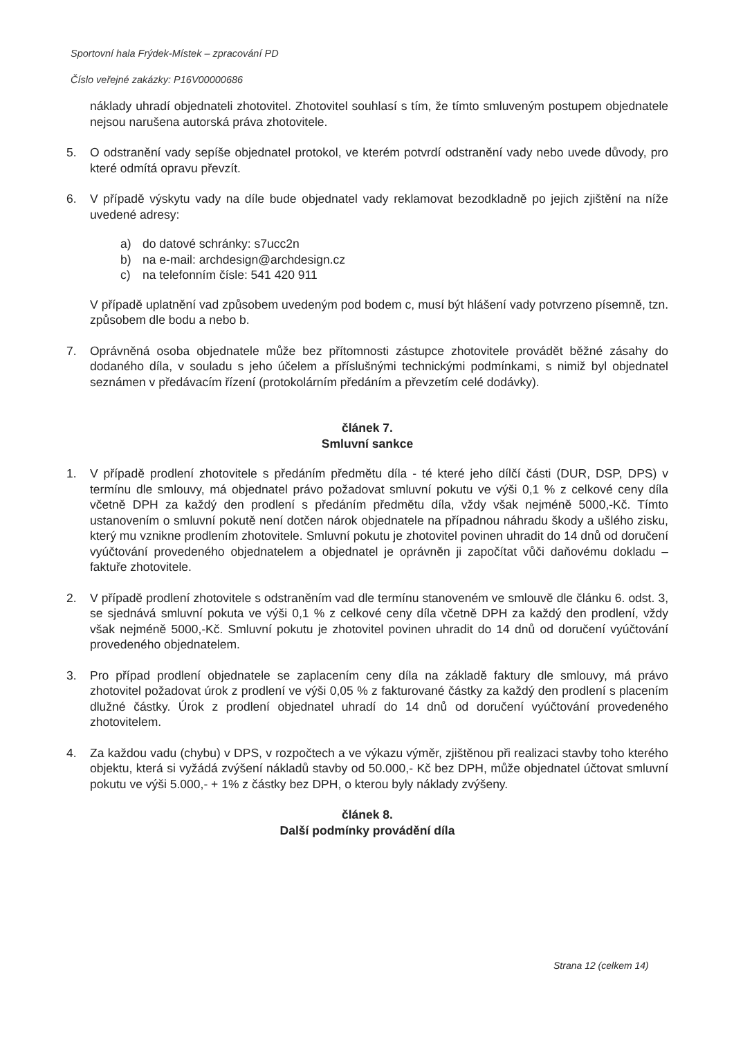Sportovní hala Frýdek-Místek – zpracování PD
Číslo veřejné zakázky: P16V00000686
náklady uhradí objednateli zhotovitel. Zhotovitel souhlasí s tím, že tímto smluveným postupem objednatele nejsou narušena autorská práva zhotovitele.
5. O odstranění vady sepíše objednatel protokol, ve kterém potvrdí odstranění vady nebo uvede důvody, pro které odmítá opravu převzít.
6. V případě výskytu vady na díle bude objednatel vady reklamovat bezodkladně po jejich zjištění na níže uvedené adresy:
a) do datové schránky: s7ucc2n
b) na e-mail: archdesign@archdesign.cz
c) na telefonním čísle: 541 420 911
V případě uplatnění vad způsobem uvedeným pod bodem c, musí být hlášení vady potvrzeno písemně, tzn. způsobem dle bodu a nebo b.
7. Oprávněná osoba objednatele může bez přítomnosti zástupce zhotovitele provádět běžné zásahy do dodaného díla, v souladu s jeho účelem a příslušnými technickými podmínkami, s nimiž byl objednatel seznámen v předávacím řízení (protokolárním předáním a převzetím celé dodávky).
článek 7.
Smluvní sankce
1. V případě prodlení zhotovitele s předáním předmětu díla - té které jeho dílčí části (DUR, DSP, DPS) v termínu dle smlouvy, má objednatel právo požadovat smluvní pokutu ve výši 0,1 % z celkové ceny díla včetně DPH za každý den prodlení s předáním předmětu díla, vždy však nejméně 5000,-Kč. Tímto ustanovením o smluvní pokutě není dotčen nárok objednatele na případnou náhradu škody a ušlého zisku, který mu vznikne prodlením zhotovitele. Smluvní pokutu je zhotovitel povinen uhradit do 14 dnů od doručení vyúčtování provedeného objednatelem a objednatel je oprávněn ji započítat vůči daňovému dokladu – faktuře zhotovitele.
2. V případě prodlení zhotovitele s odstraněním vad dle termínu stanoveném ve smlouvě dle článku 6. odst. 3, se sjednává smluvní pokuta ve výši 0,1 % z celkové ceny díla včetně DPH za každý den prodlení, vždy však nejméně 5000,-Kč. Smluvní pokutu je zhotovitel povinen uhradit do 14 dnů od doručení vyúčtování provedeného objednatelem.
3. Pro případ prodlení objednatele se zaplacením ceny díla na základě faktury dle smlouvy, má právo zhotovitel požadovat úrok z prodlení ve výši 0,05 % z fakturované částky za každý den prodlení s placením dlužné částky. Úrok z prodlení objednatel uhradí do 14 dnů od doručení vyúčtování provedeného zhotovitelem.
4. Za každou vadu (chybu) v DPS, v rozpočtech a ve výkazu výměr, zjištěnou při realizaci stavby toho kterého objektu, která si vyžádá zvýšení nákladů stavby od 50.000,- Kč bez DPH, může objednatel účtovat smluvní pokutu ve výši 5.000,- + 1% z částky bez DPH, o kterou byly náklady zvýšeny.
článek 8.
Další podmínky provádění díla
Strana 12 (celkem 14)